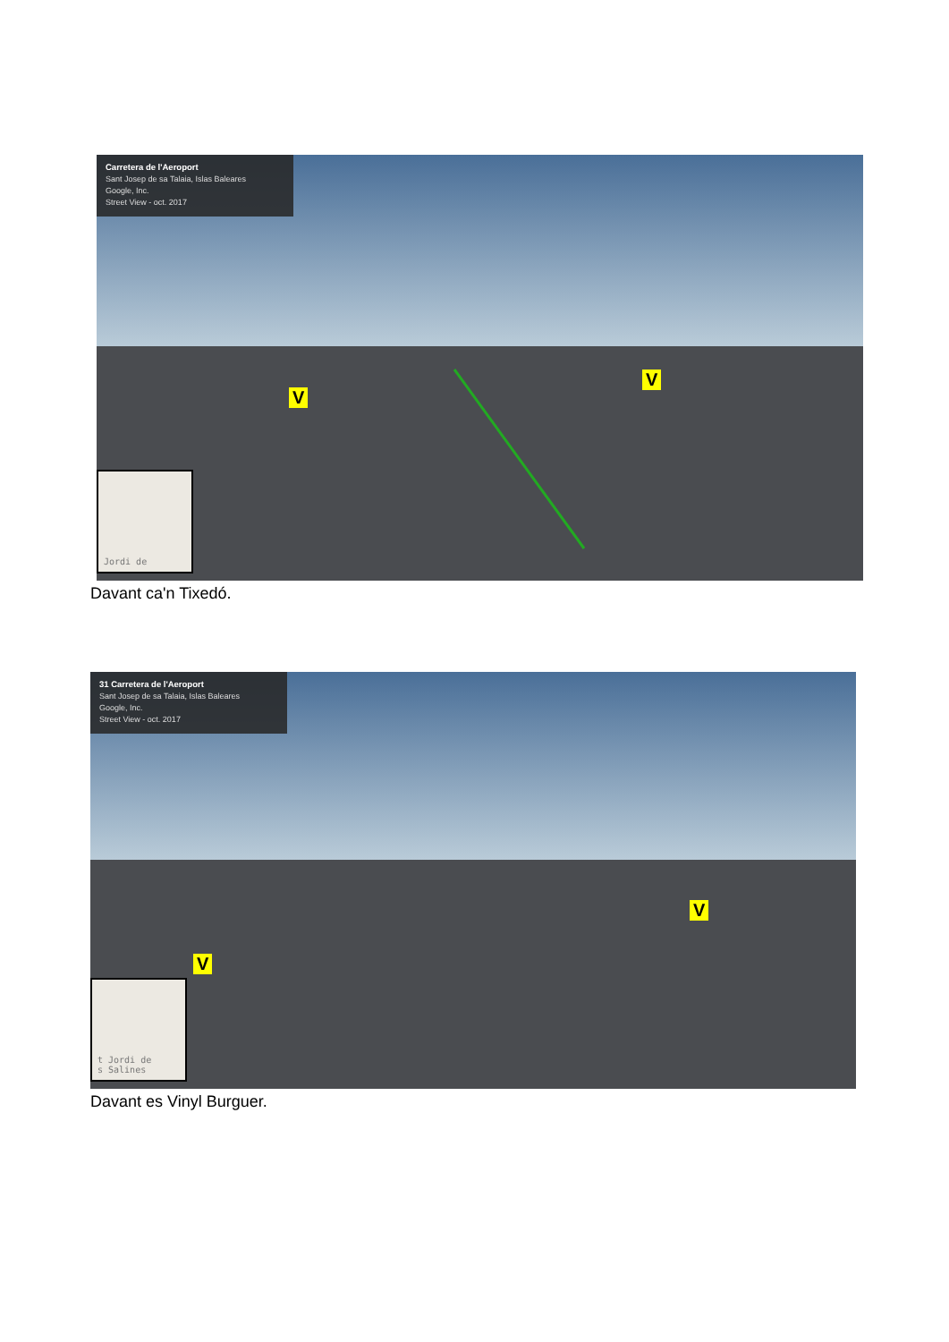Carretera de l'Aeroport
Sant Josep de sa Talaia, Islas Baleares
Google, Inc.
Street View - oct. 2017
V
V
Jordi de
Davant ca'n Tixedó.
31 Carretera de l'Aeroport
Sant Josep de sa Talaia, Islas Baleares
Google, Inc.
Street View - oct. 2017
V
V
t Jordi de
s Salines
Davant es Vinyl Burguer.